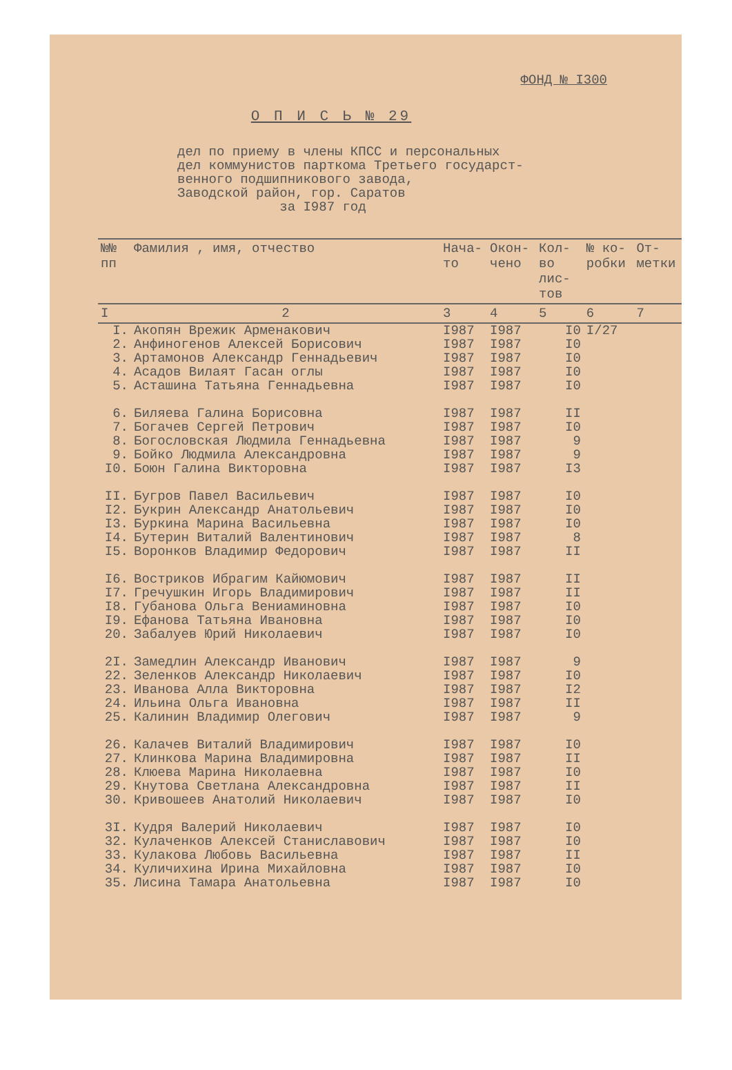ФОНД № I300
О П И С Ь № 29
дел по приему в члены КПСС и персональных
дел коммунистов парткома Третьего государст-
венного подшипникового завода,
Заводской район, гор. Саратов
за I987 год
| №№ пп | Фамилия , имя, отчество | Нача-то | Окон-чено | Кол-во лис-тов | № ко-робки | От-метки |
| --- | --- | --- | --- | --- | --- | --- |
| I | 2 | 3 | 4 | 5 | 6 | 7 |
| I. | Акопян Врежик Арменакович | I987 | I987 | I0 | I/27 | |
| 2. | Анфиногенов Алексей Борисович | I987 | I987 | I0 | | |
| 3. | Артамонов Александр Геннадьевич | I987 | I987 | I0 | | |
| 4. | Асадов Вилаят Гасан оглы | I987 | I987 | I0 | | |
| 5. | Асташина Татьяна Геннадьевна | I987 | I987 | I0 | | |
| 6. | Биляева Галина Борисовна | I987 | I987 | II | | |
| 7. | Богачев Сергей Петрович | I987 | I987 | I0 | | |
| 8. | Богословская Людмила Геннадьевна | I987 | I987 | 9 | | |
| 9. | Бойко Людмила Александровна | I987 | I987 | 9 | | |
| I0. | Боюн Галина Викторовна | I987 | I987 | I3 | | |
| II. | Бугров Павел Васильевич | I987 | I987 | I0 | | |
| I2. | Букрин Александр Анатольевич | I987 | I987 | I0 | | |
| I3. | Буркина Марина Васильевна | I987 | I987 | I0 | | |
| I4. | Бутерин Виталий Валентинович | I987 | I987 | 8 | | |
| I5. | Воронков Владимир Федорович | I987 | I987 | II | | |
| I6. | Востриков Ибрагим Кайюмович | I987 | I987 | II | | |
| I7. | Гречушкин Игорь Владимирович | I987 | I987 | II | | |
| I8. | Губанова Ольга Вениаминовна | I987 | I987 | I0 | | |
| I9. | Ефанова Татьяна Ивановна | I987 | I987 | I0 | | |
| 20. | Забалуев Юрий Николаевич | I987 | I987 | I0 | | |
| 2I. | Замедлин Александр Иванович | I987 | I987 | 9 | | |
| 22. | Зеленков Александр Николаевич | I987 | I987 | I0 | | |
| 23. | Иванова Алла Викторовна | I987 | I987 | I2 | | |
| 24. | Ильина Ольга Ивановна | I987 | I987 | II | | |
| 25. | Калинин Владимир Олегович | I987 | I987 | 9 | | |
| 26. | Калачев Виталий Владимирович | I987 | I987 | I0 | | |
| 27. | Клинкова Марина Владимировна | I987 | I987 | II | | |
| 28. | Клюева Марина Николаевна | I987 | I987 | I0 | | |
| 29. | Кнутова Светлана Александровна | I987 | I987 | II | | |
| 30. | Кривошеев Анатолий Николаевич | I987 | I987 | I0 | | |
| 3I. | Кудря Валерий Николаевич | I987 | I987 | I0 | | |
| 32. | Кулаченков Алексей Станиславович | I987 | I987 | I0 | | |
| 33. | Кулакова Любовь Васильевна | I987 | I987 | II | | |
| 34. | Куличихина Ирина Михайловна | I987 | I987 | I0 | | |
| 35. | Лисина Тамара Анатольевна | I987 | I987 | I0 | | |